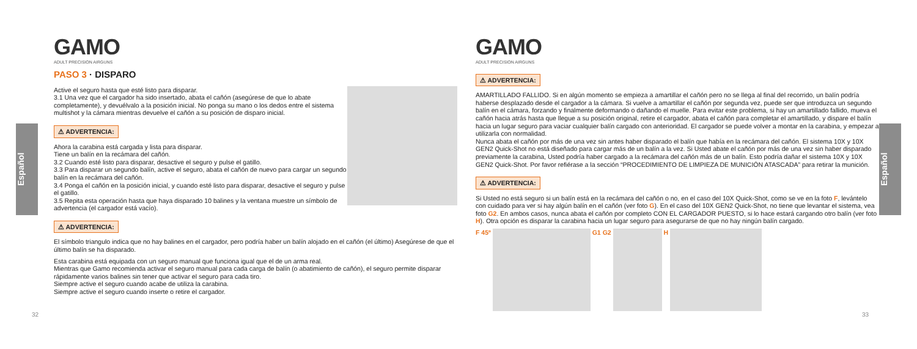Español
Español
GAMO
ADULT PRECISION AIRGUNS
PASO 3 · DISPARO
Active el seguro hasta que esté listo para disparar.
3.1 Una vez que el cargador ha sido insertado, abata el cañón (asegúrese de que lo abate completamente), y devuélvalo a la posición inicial. No ponga su mano o los dedos entre el sistema multishot y la cámara mientras devuelve el cañón a su posición de disparo inicial.
⚠ ADVERTENCIA:
Ahora la carabina está cargada y lista para disparar.
Tiene un balín en la recámara del cañón.
3.2 Cuando esté listo para disparar, desactive el seguro y pulse el gatillo.
3.3 Para disparar un segundo balín, active el seguro, abata el cañón de nuevo para cargar un segundo balín en la recámara del cañón.
3.4 Ponga el cañón en la posición inicial, y cuando esté listo para disparar, desactive el seguro y pulse el gatillo.
3.5 Repita esta operación hasta que haya disparado 10 balines y la ventana muestre un símbolo de advertencia (el cargador está vacío).
⚠ ADVERTENCIA:
El símbolo triangulo indica que no hay balines en el cargador, pero podría haber un balín alojado en el cañón (el último) Asegúrese de que el último balín se ha disparado.
Esta carabina está equipada con un seguro manual que funciona igual que el de un arma real.
Mientras que Gamo recomienda activar el seguro manual para cada carga de balín (o abatimiento de cañón), el seguro permite disparar rápidamente varios balines sin tener que activar el seguro para cada tiro.
Siempre active el seguro cuando acabe de utiliza la carabina.
Siempre active el seguro cuando inserte o retire el cargador.
32
GAMO
ADULT PRECISION AIRGUNS
⚠ ADVERTENCIA:
AMARTILLADO FALLIDO. Si en algún momento se empieza a amartillar el cañón pero no se llega al final del recorrido, un balín podría haberse desplazado desde el cargador a la cámara. Si vuelve a amartillar el cañón por segunda vez, puede ser que introduzca un segundo balín en el cámara, forzando y finalmente deformando o dañando el muelle. Para evitar este problema, si hay un amartillado fallido, mueva el cañón hacia atrás hasta que llegue a su posición original, retire el cargador, abata el cañón para completar el amartillado, y dispare el balín hacia un lugar seguro para vaciar cualquier balín cargado con anterioridad. El cargador se puede volver a montar en la carabina, y empezar a utilizarla con normalidad.
Nunca abata el cañón por más de una vez sin antes haber disparado el balín que había en la recámara del cañón. El sistema 10X y 10X GEN2 Quick-Shot no está diseñado para cargar más de un balín a la vez. Si Usted abate el cañón por más de una vez sin haber disparado previamente la carabina, Usted podría haber cargado a la recámara del cañón más de un balín. Esto podría dañar el sistema 10X y 10X GEN2 Quick-Shot. Por favor refiérase a la sección “PROCEDIMIENTO DE LIMPIEZA DE MUNICIÓN ATASCADA” para retirar la munición.
⚠ ADVERTENCIA:
Si Usted no está seguro si un balín está en la recámara del cañón o no, en el caso del 10X Quick-Shot, como se ve en la foto F, levántelo con cuidado para ver si hay algún balín en el cañón (ver foto G). En el caso del 10X GEN2 Quick-Shot, no tiene que levantar el sistema, vea foto G2. En ambos casos, nunca abata el cañón por completo CON EL CARGADOR PUESTO, si lo hace estará cargando otro balín (ver foto H). Otra opción es disparar la carabina hacia un lugar seguro para asegurarse de que no hay ningún balín cargado.
F 45º
G1 G2
H
33